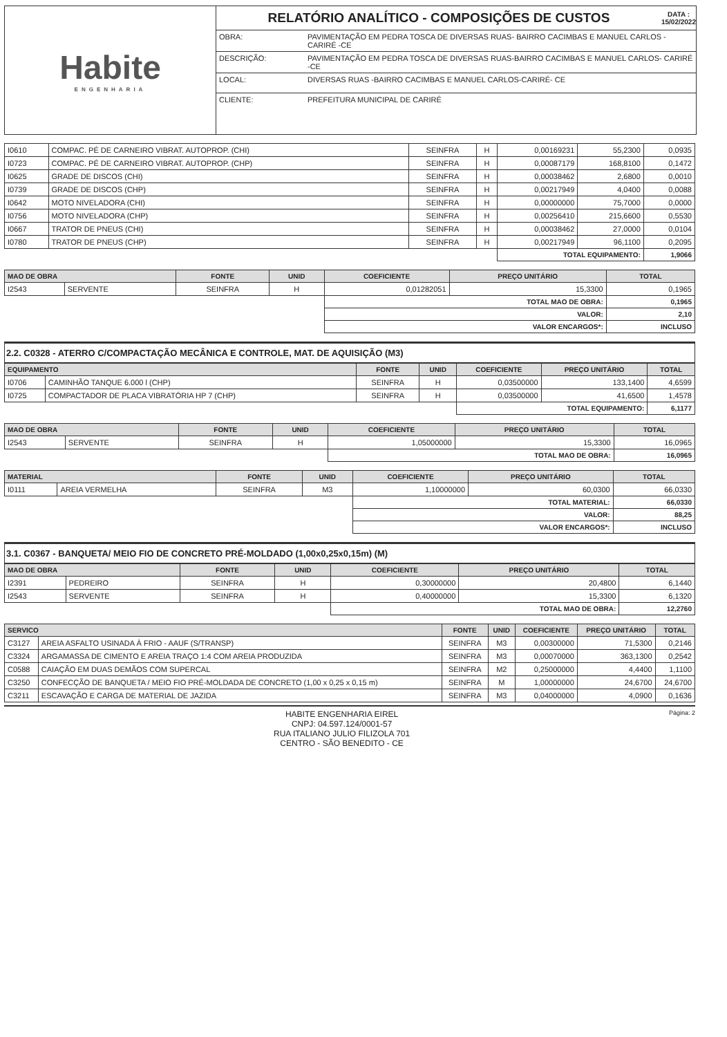Habite
ENGENHARIA
RELATÓRIO ANALÍTICO - COMPOSIÇÕES DE CUSTOS DATA :
15/02/2022
| OBRA: | PAVIMENTAÇÃO EM PEDRA TOSCA DE DIVERSAS RUAS- BAIRRO CACIMBAS E MANUEL CARLOS -CARIRÉ -CE |
| DESCRIÇÃO: | PAVIMENTAÇÃO EM PEDRA TOSCA DE DIVERSAS RUAS-BAIRRO CACIMBAS E MANUEL CARLOS- CARIRÉ -CE |
| LOCAL: | DIVERSAS RUAS -BAIRRO CACIMBAS E MANUEL CARLOS-CARIRÉ- CE |
| CLIENTE: | PREFEITURA MUNICIPAL DE CARIRÉ |
| I0610 | COMPAC. PÉ DE CARNEIRO VIBRAT. AUTOPROP. (CHI) | SEINFRA | H | 0,00169231 | 55,2300 | 0,0935 |
| I0723 | COMPAC. PÉ DE CARNEIRO VIBRAT. AUTOPROP. (CHP) | SEINFRA | H | 0,00087179 | 168,8100 | 0,1472 |
| I0625 | GRADE DE DISCOS (CHI) | SEINFRA | H | 0,00038462 | 2,6800 | 0,0010 |
| I0739 | GRADE DE DISCOS (CHP) | SEINFRA | H | 0,00217949 | 4,0400 | 0,0088 |
| I0642 | MOTO NIVELADORA (CHI) | SEINFRA | H | 0,00000000 | 75,7000 | 0,0000 |
| I0756 | MOTO NIVELADORA (CHP) | SEINFRA | H | 0,00256410 | 215,6600 | 0,5530 |
| I0667 | TRATOR DE PNEUS (CHI) | SEINFRA | H | 0,00038462 | 27,0000 | 0,0104 |
| I0780 | TRATOR DE PNEUS (CHP) | SEINFRA | H | 0,00217949 | 96,1100 | 0,2095 |
| | | | | TOTAL EQUIPAMENTO: | | 1,9066 |
| MAO DE OBRA | | FONTE | UNID | COEFICIENTE | PREÇO UNITÁRIO | TOTAL |
| --- | --- | --- | --- | --- | --- | --- |
| I2543 | SERVENTE | SEINFRA | H | 0,01282051 | 15,3300 | 0,1965 |
| | | | | TOTAL MAO DE OBRA: | | 0,1965 |
| | | | | VALOR: | | 2,10 |
| | | | | VALOR ENCARGOS*: | | INCLUSO |
2.2. C0328 - ATERRO C/COMPACTAÇÃO MECÂNICA E CONTROLE, MAT. DE AQUISIÇÃO (M3)
| EQUIPAMENTO | | FONTE | UNID | COEFICIENTE | PREÇO UNITÁRIO | TOTAL |
| --- | --- | --- | --- | --- | --- | --- |
| I0706 | CAMINHÃO TANQUE 6.000 l (CHP) | SEINFRA | H | 0,03500000 | 133,1400 | 4,6599 |
| I0725 | COMPACTADOR DE PLACA VIBRATÓRIA HP 7 (CHP) | SEINFRA | H | 0,03500000 | 41,6500 | 1,4578 |
| | | | | TOTAL EQUIPAMENTO: | | 6,1177 |
| MAO DE OBRA | | FONTE | UNID | COEFICIENTE | PREÇO UNITÁRIO | TOTAL |
| --- | --- | --- | --- | --- | --- | --- |
| I2543 | SERVENTE | SEINFRA | H | 1,05000000 | 15,3300 | 16,0965 |
| | | | | TOTAL MAO DE OBRA: | | 16,0965 |
| MATERIAL | | FONTE | UNID | COEFICIENTE | PREÇO UNITÁRIO | TOTAL |
| --- | --- | --- | --- | --- | --- | --- |
| I0111 | AREIA VERMELHA | SEINFRA | M3 | 1,10000000 | 60,0300 | 66,0330 |
| | | | | TOTAL MATERIAL: | | 66,0330 |
| | | | | VALOR: | | 88,25 |
| | | | | VALOR ENCARGOS*: | | INCLUSO |
3.1. C0367 - BANQUETA/ MEIO FIO DE CONCRETO PRÉ-MOLDADO (1,00x0,25x0,15m) (M)
| MAO DE OBRA | | FONTE | UNID | COEFICIENTE | PREÇO UNITÁRIO | TOTAL |
| --- | --- | --- | --- | --- | --- | --- |
| I2391 | PEDREIRO | SEINFRA | H | 0,30000000 | 20,4800 | 6,1440 |
| I2543 | SERVENTE | SEINFRA | H | 0,40000000 | 15,3300 | 6,1320 |
| | | | | TOTAL MAO DE OBRA: | | 12,2760 |
| SERVICO | | FONTE | UNID | COEFICIENTE | PREÇO UNITÁRIO | TOTAL |
| --- | --- | --- | --- | --- | --- | --- |
| C3127 | AREIA ASFALTO USINADA À FRIO - AAUF (S/TRANSP) | SEINFRA | M3 | 0,00300000 | 71,5300 | 0,2146 |
| C3324 | ARGAMASSA DE CIMENTO E AREIA TRAÇO 1:4 COM AREIA PRODUZIDA | SEINFRA | M3 | 0,00070000 | 363,1300 | 0,2542 |
| C0588 | CAIAÇÃO EM DUAS DEMÃOS COM SUPERCAL | SEINFRA | M2 | 0,25000000 | 4,4400 | 1,1100 |
| C3250 | CONFECÇÃO DE BANQUETA / MEIO FIO PRÉ-MOLDADA DE CONCRETO (1,00 x 0,25 x 0,15 m) | SEINFRA | M | 1,00000000 | 24,6700 | 24,6700 |
| C3211 | ESCAVAÇÃO E CARGA DE MATERIAL DE JAZIDA | SEINFRA | M3 | 0,04000000 | 4,0900 | 0,1636 |
HABITE ENGENHARIA EIREL
CNPJ: 04.597.124/0001-57
RUA ITALIANO JULIO FILIZOLA 701
CENTRO - SÃO BENEDITO - CE
Página: 2